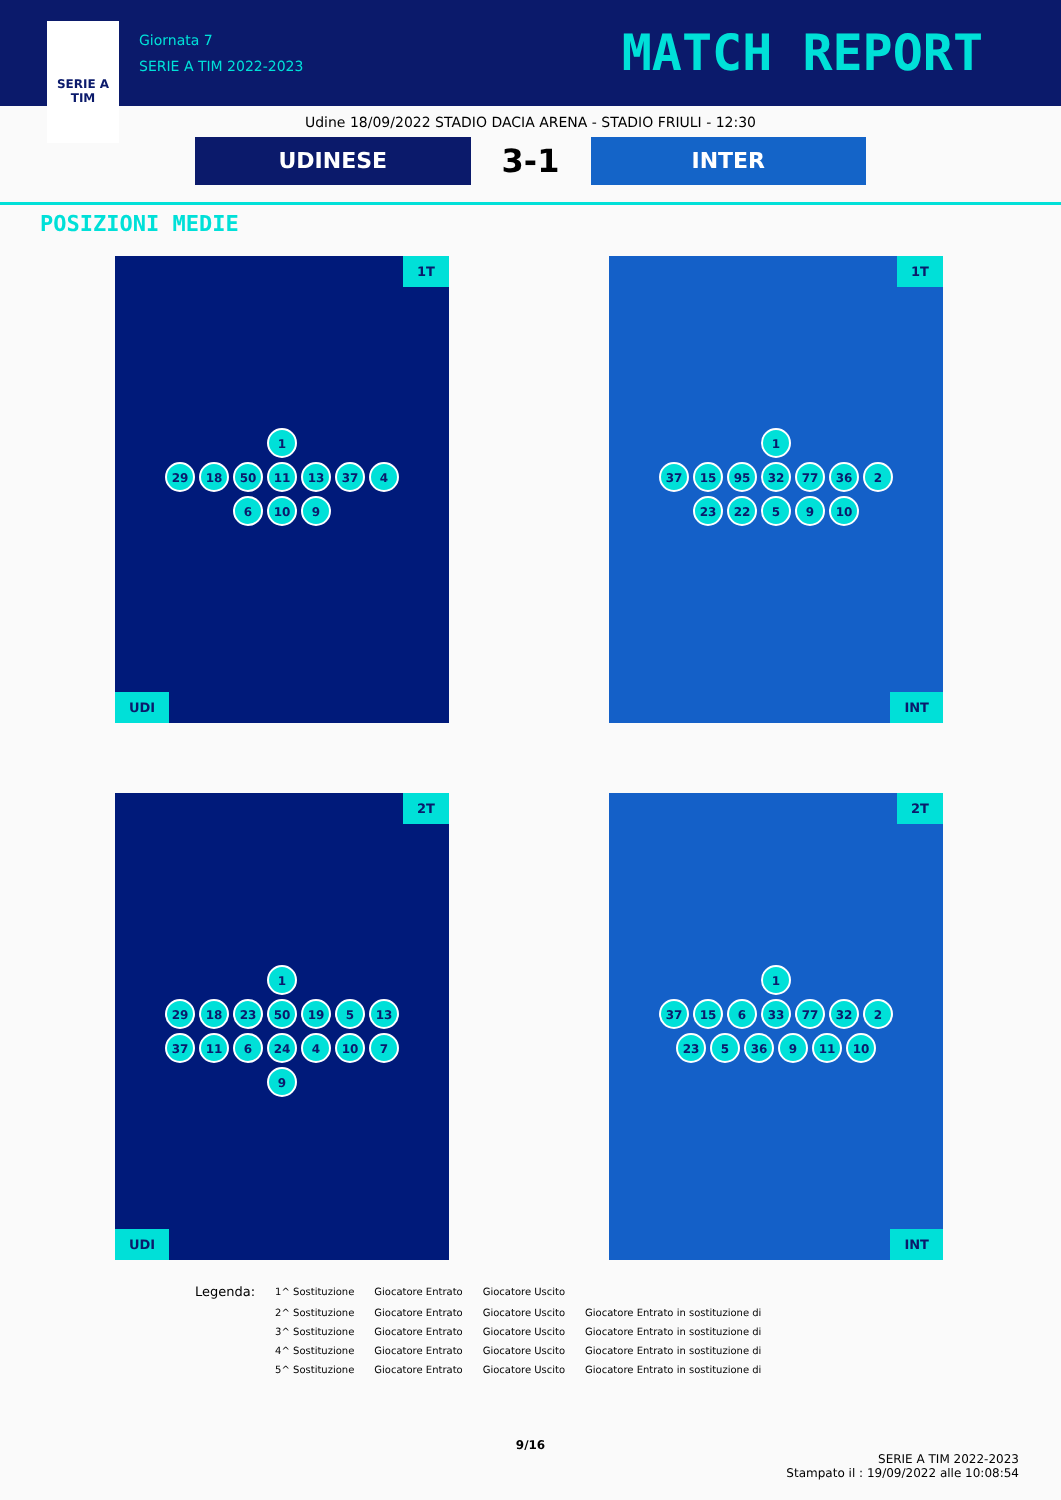SERIE A
TIM
Giornata 7
SERIE A TIM 2022-2023
MATCH REPORT
Udine 18/09/2022 STADIO DACIA ARENA - STADIO FRIULI - 12:30
UDINESE
3-1
INTER
POSIZIONI MEDIE
1T
1
29 18 50 11 13 37 4 6 10 9
UDI
1T
1
37 15 95 32 77 36 2 23 22 5 9 10
INT
2T
1
29 18 23 50 19 5 13 37 11 6 24 4 10 7 9
UDI
2T
1
37 15 6 33 77 32 2 23 5 36 9 11 10
INT
| Legenda: | 1^ Sostituzione | Giocatore Entrato | Giocatore Uscito | |
| | 2^ Sostituzione | Giocatore Entrato | Giocatore Uscito | Giocatore Entrato in sostituzione di |
| | 3^ Sostituzione | Giocatore Entrato | Giocatore Uscito | Giocatore Entrato in sostituzione di |
| | 4^ Sostituzione | Giocatore Entrato | Giocatore Uscito | Giocatore Entrato in sostituzione di |
| | 5^ Sostituzione | Giocatore Entrato | Giocatore Uscito | Giocatore Entrato in sostituzione di |
9/16
SERIE A TIM 2022-2023
Stampato il : 19/09/2022 alle 10:08:54